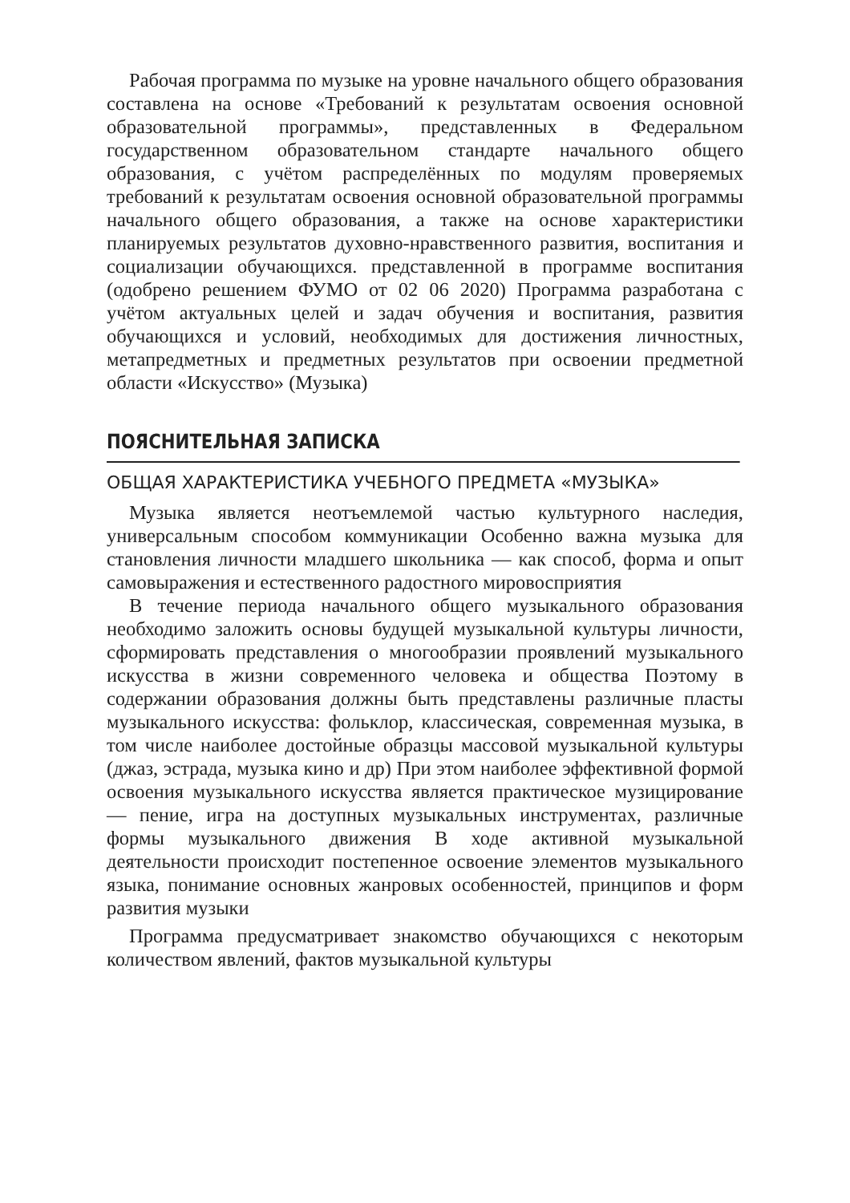Рабочая программа по музыке на уровне начального общего образования составлена на основе «Требований к результатам освоения основной образовательной программы», представленных в Федеральном государственном образовательном стандарте начального общего образования, с учётом распределённых по модулям проверяемых требований к результатам освоения основной образовательной программы начального общего образования, а также на основе характеристики планируемых результатов духовно-нравственного развития, воспитания и социализации обучающихся. представленной в программе воспитания (одобрено решением ФУМО от 02 06 2020) Программа разработана с учётом актуальных целей и задач обучения и воспитания, развития обучающихся и условий, необходимых для достижения личностных, метапредметных и предметных результатов при освоении предметной области «Искусство» (Музыка)
ПОЯСНИТЕЛЬНАЯ ЗАПИСКА
ОБЩАЯ ХАРАКТЕРИСТИКА УЧЕБНОГО ПРЕДМЕТА «МУЗЫКА»
Музыка является неотъемлемой частью культурного наследия, универсальным способом коммуникации Особенно важна музыка для становления личности младшего школьника — как способ, форма и опыт самовыражения и естественного радостного мировосприятия
В течение периода начального общего музыкального образования необходимо заложить основы будущей музыкальной культуры личности, сформировать представления о многообразии проявлений музыкального искусства в жизни современного человека и общества Поэтому в содержании образования должны быть представлены различные пласты музыкального искусства: фольклор, классическая, современная музыка, в том числе наиболее достойные образцы массовой музыкальной культуры (джаз, эстрада, музыка кино и др) При этом наиболее эффективной формой освоения музыкального искусства является практическое музицирование — пение, игра на доступных музыкальных инструментах, различные формы музыкального движения В ходе активной музыкальной деятельности происходит постепенное освоение элементов музыкального языка, понимание основных жанровых особенностей, принципов и форм развития музыки
Программа предусматривает знакомство обучающихся с некоторым количеством явлений, фактов музыкальной культуры